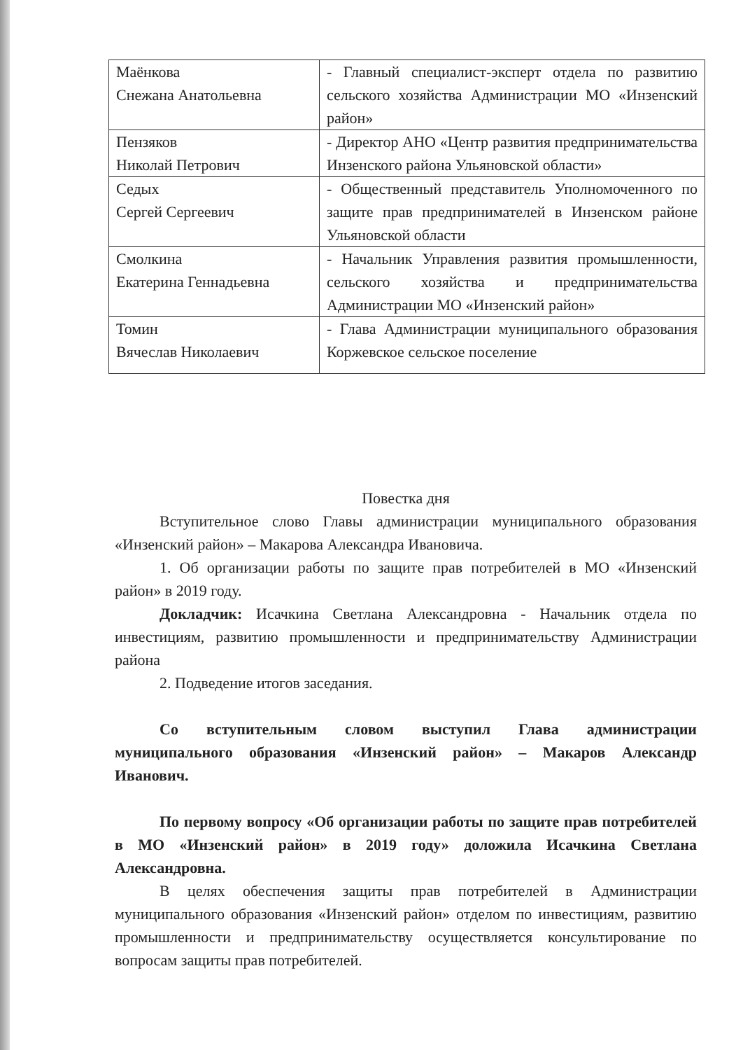| Маёнкова Снежана Анатольевна | - Главный специалист-эксперт отдела по развитию сельского хозяйства Администрации МО «Инзенский район» |
| Пензяков Николай Петрович | - Директор АНО «Центр развития предпринимательства Инзенского района Ульяновской области» |
| Седых Сергей Сергеевич | - Общественный представитель Уполномоченного по защите прав предпринимателей в Инзенском районе Ульяновской области |
| Смолкина Екатерина Геннадьевна | - Начальник Управления развития промышленности, сельского хозяйства и предпринимательства Администрации МО «Инзенский район» |
| Томин Вячеслав Николаевич | - Глава Администрации муниципального образования Коржевское сельское поселение |
Повестка дня
Вступительное слово Главы администрации муниципального образования «Инзенский район» – Макарова Александра Ивановича.
1. Об организации работы по защите прав потребителей в МО «Инзенский район» в 2019 году.
Докладчик: Исачкина Светлана Александровна - Начальник отдела по инвестициям, развитию промышленности и предпринимательству Администрации района
2. Подведение итогов заседания.
Со вступительным словом выступил Глава администрации муниципального образования «Инзенский район» – Макаров Александр Иванович.
По первому вопросу «Об организации работы по защите прав потребителей в МО «Инзенский район» в 2019 году» доложила Исачкина Светлана Александровна.
В целях обеспечения защиты прав потребителей в Администрации муниципального образования «Инзенский район» отделом по инвестициям, развитию промышленности и предпринимательству осуществляется консультирование по вопросам защиты прав потребителей.